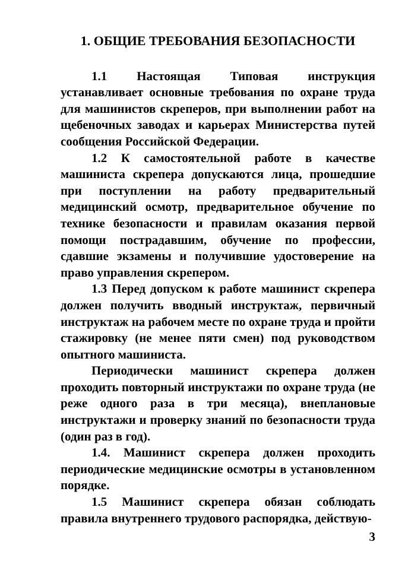1. ОБЩИЕ ТРЕБОВАНИЯ БЕЗОПАСНОСТИ
1.1 Настоящая Типовая инструкция устанавливает основные требования по охране труда для машинистов скреперов, при выполнении работ на щебеночных заводах и карьерах Министерства путей сообщения Российской Федерации.
1.2 К самостоятельной работе в качестве машиниста скрепера допускаются лица, прошедшие при поступлении на работу предварительный медицинский осмотр, предварительное обучение по технике безопасности и правилам оказания первой помощи пострадавшим, обучение по профессии, сдавшие экзамены и получившие удостоверение на право управления скрепером.
1.3 Перед допуском к работе машинист скрепера должен получить вводный инструктаж, первичный инструктаж на рабочем месте по охране труда и пройти стажировку (не менее пяти смен) под руководством опытного машиниста.
Периодически машинист скрепера должен проходить повторный инструктажи по охране труда (не реже одного раза в три месяца), внеплановые инструктажи и проверку знаний по безопасности труда (один раз в год).
1.4. Машинист скрепера должен проходить периодические медицинские осмотры в установленном порядке.
1.5 Машинист скрепера обязан соблюдать правила внутреннего трудового распорядка, действую-
3